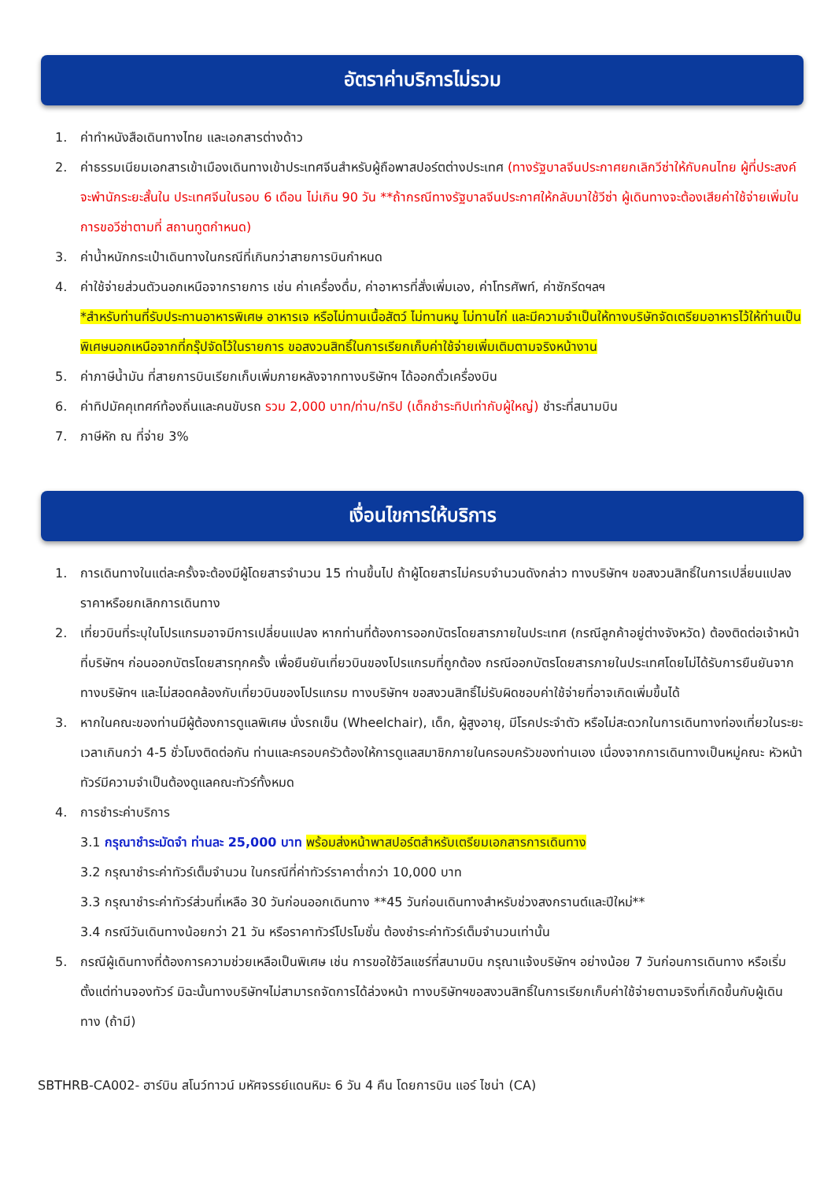อัตราค่าบริการไม่รวม
1. ค่าทำหนังสือเดินทางไทย และเอกสารต่างด้าว
2. ค่าธรรมเนียมเอกสารเข้าเมืองเดินทางเข้าประเทศจีนสำหรับผู้ถือพาสปอร์ตต่างประเทศ (ทางรัฐบาลจีนประกาศยกเลิกวีซ่าให้กับคนไทย ผู้ที่ประสงค์จะพำนักระยะสั้นใน ประเทศจีนในรอบ 6 เดือน ไม่เกิน 90 วัน **ถ้ากรณีทางรัฐบาลจีนประกาศให้กลับมาใช้วีซ่า ผู้เดินทางจะต้องเสียค่าใช้จ่ายเพิ่มในการขอวีซ่าตามที่ สถานทูตกำหนด)
3. ค่าน้ำหนักกระเป๋าเดินทางในกรณีที่เกินกว่าสายการบินกำหนด
4. ค่าใช้จ่ายส่วนตัวนอกเหนือจากรายการ เช่น ค่าเครื่องดื่ม, ค่าอาหารที่สั่งเพิ่มเอง, ค่าโทรศัพท์, ค่าซักรีดฯลฯ
*สำหรับท่านที่รับประทานอาหารพิเศษ อาหารเจ หรือไม่ทานเนื้อสัตว์ ไม่ทานหมู ไม่ทานไก่ และมีความจำเป็นให้ทางบริษัทจัดเตรียมอาหารไว้ให้ท่านเป็นพิเศษนอกเหนือจากที่กรุ๊ปจัดไว้ในรายการ ขอสงวนสิทธิ์ในการเรียกเก็บค่าใช้จ่ายเพิ่มเติมตามจริงหน้างาน
5. ค่าภาษีน้ำมัน ที่สายการบินเรียกเก็บเพิ่มภายหลังจากทางบริษัทฯ ได้ออกตั๋วเครื่องบิน
6. ค่าทิปมัคคุเทศก์ท้องถิ่นและคนขับรถ รวม 2,000 บาท/ท่าน/ทริป (เด็กชำระทิปเท่ากับผู้ใหญ่) ชำระที่สนามบิน
7. ภาษีหัก ณ ที่จ่าย 3%
เงื่อนไขการให้บริการ
1. การเดินทางในแต่ละครั้งจะต้องมีผู้โดยสารจำนวน 15 ท่านขึ้นไป ถ้าผู้โดยสารไม่ครบจำนวนดังกล่าว ทางบริษัทฯ ขอสงวนสิทธิ์ในการเปลี่ยนแปลงราคาหรือยกเลิกการเดินทาง
2. เที่ยวบินที่ระบุในโปรแกรมอาจมีการเปลี่ยนแปลง หากท่านที่ต้องการออกบัตรโดยสารภายในประเทศ (กรณีลูกค้าอยู่ต่างจังหวัด) ต้องติดต่อเจ้าหน้าที่บริษัทฯ ก่อนออกบัตรโดยสารทุกครั้ง เพื่อยืนยันเที่ยวบินของโปรแกรมที่ถูกต้อง กรณีออกบัตรโดยสารภายในประเทศโดยไม่ได้รับการยืนยันจากทางบริษัทฯ และไม่สอดคล้องกับเที่ยวบินของโปรแกรม ทางบริษัทฯ ขอสงวนสิทธิ์ไม่รับผิดชอบค่าใช้จ่ายที่อาจเกิดเพิ่มขึ้นได้
3. หากในคณะของท่านมีผู้ต้องการดูแลพิเศษ นั่งรถเข็น (Wheelchair), เด็ก, ผู้สูงอายุ, มีโรคประจำตัว หรือไม่สะดวกในการเดินทางท่องเที่ยวในระยะเวลาเกินกว่า 4-5 ชั่วโมงติดต่อกัน ท่านและครอบครัวต้องให้การดูแลสมาชิกภายในครอบครัวของท่านเอง เนื่องจากการเดินทางเป็นหมู่คณะ หัวหน้าทัวร์มีความจำเป็นต้องดูแลคณะทัวร์ทั้งหมด
4. การชำระค่าบริการ
3.1 กรุณาชำระมัดจำ ท่านละ 25,000 บาท พร้อมส่งหน้าพาสปอร์ตสำหรับเตรียมเอกสารการเดินทาง
3.2 กรุณาชำระค่าทัวร์เต็มจำนวน ในกรณีที่ค่าทัวร์ราคาต่ำกว่า 10,000 บาท
3.3 กรุณาชำระค่าทัวร์ส่วนที่เหลือ 30 วันก่อนออกเดินทาง **45 วันก่อนเดินทางสำหรับช่วงสงกรานต์และปีใหม่**
3.4 กรณีวันเดินทางน้อยกว่า 21 วัน หรือราคาทัวร์โปรโมชั่น ต้องชำระค่าทัวร์เต็มจำนวนเท่านั้น
5. กรณีผู้เดินทางที่ต้องการความช่วยเหลือเป็นพิเศษ เช่น การขอใช้วีลแชร์ที่สนามบิน กรุณาแจ้งบริษัทฯ อย่างน้อย 7 วันก่อนการเดินทาง หรือเริ่มตั้งแต่ท่านจองทัวร์ มิฉะนั้นทางบริษัทฯไม่สามารถจัดการได้ล่วงหน้า ทางบริษัทฯขอสงวนสิทธิ์ในการเรียกเก็บค่าใช้จ่ายตามจริงที่เกิดขึ้นกับผู้เดินทาง (ถ้ามี)
SBTHRB-CA002- ฮาร์บิน สโนว์ทาวน์ มหัศจรรย์แดนหิมะ 6 วัน 4 คืน โดยการบิน แอร์ ไชน่า (CA)